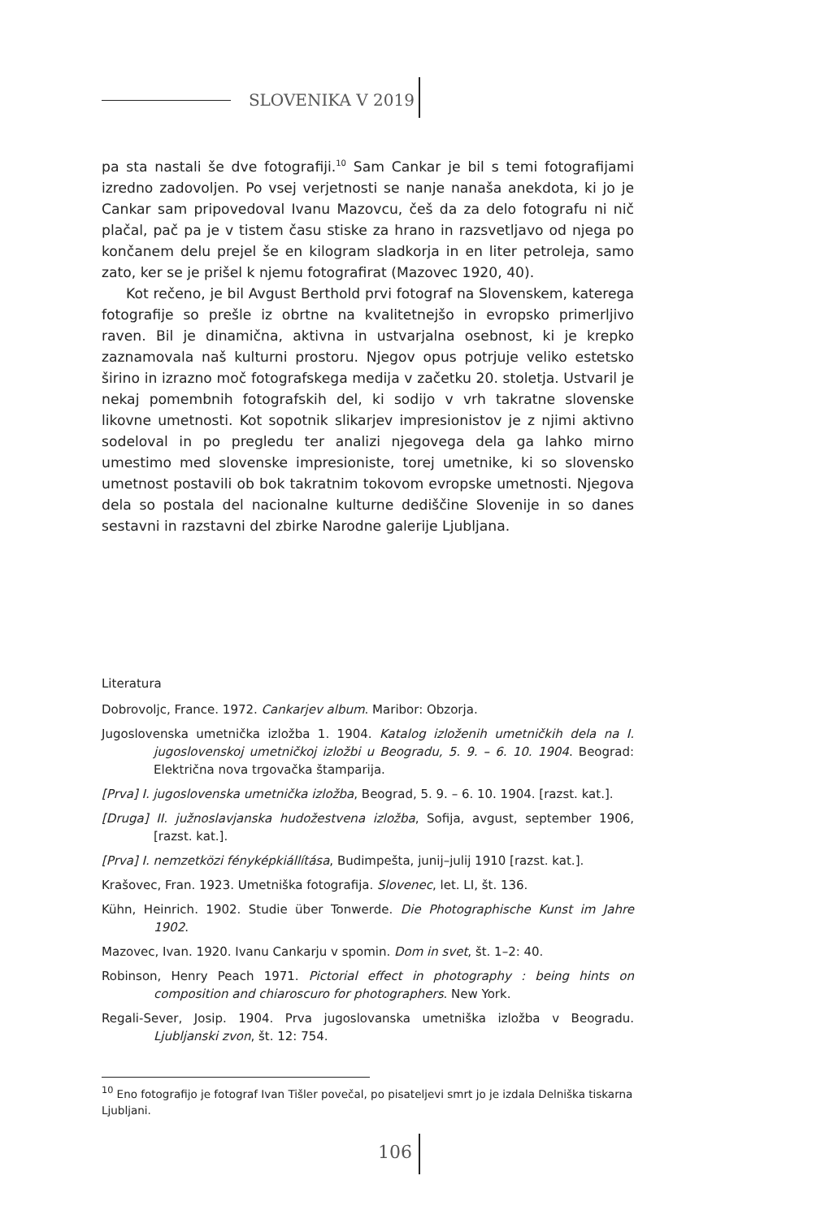SLOVENIKA V 2019
pa sta nastali še dve fotografiji.<sup>10</sup> Sam Cankar je bil s temi fotografijami izredno zadovoljen. Po vsej verjetnosti se nanje nanaša anekdota, ki jo je Cankar sam pripovedoval Ivanu Mazovcu, češ da za delo fotografu ni nič plačal, pač pa je v tistem času stiske za hrano in razsvetljavo od njega po končanem delu prejel še en kilogram sladkorja in en liter petroleja, samo zato, ker se je prišel k njemu fotografirat (Mazovec 1920, 40).
Kot rečeno, je bil Avgust Berthold prvi fotograf na Slovenskem, katerega fotografije so prešle iz obrtne na kvalitetnejšo in evropsko primerljivo raven. Bil je dinamična, aktivna in ustvarjalna osebnost, ki je krepko zaznamovala naš kulturni prostoru. Njegov opus potrjuje veliko estetsko širino in izrazno moč fotografskega medija v začetku 20. stoletja. Ustvaril je nekaj pomembnih fotografskih del, ki sodijo v vrh takratne slovenske likovne umetnosti. Kot sopotnik slikarjev impresionistov je z njimi aktivno sodeloval in po pregledu ter analizi njegovega dela ga lahko mirno umestimo med slovenske impresioniste, torej umetnike, ki so slovensko umetnost postavili ob bok takratnim tokovom evropske umetnosti. Njegova dela so postala del nacionalne kulturne dediščine Slovenije in so danes sestavni in razstavni del zbirke Narodne galerije Ljubljana.
Literatura
Dobrovoljc, France. 1972. Cankarjev album. Maribor: Obzorja.
Jugoslovenska umetnička izložba 1. 1904. Katalog izloženih umetničkih dela na I. jugoslovenskoj umetničkoj izložbi u Beogradu, 5. 9. – 6. 10. 1904. Beograd: Električna nova trgovačka štamparija.
[Prva] I. jugoslovenska umetnička izložba, Beograd, 5. 9. – 6. 10. 1904. [razst. kat.].
[Druga] II. južnoslavjanska hudožestvena izložba, Sofija, avgust, september 1906, [razst. kat.].
[Prva] I. nemzetközi fényképkiállítása, Budimpešta, junij–julij 1910 [razst. kat.].
Krašovec, Fran. 1923. Umetniška fotografija. Slovenec, let. LI, št. 136.
Kühn, Heinrich. 1902. Studie über Tonwerde. Die Photographische Kunst im Jahre 1902.
Mazovec, Ivan. 1920. Ivanu Cankarju v spomin. Dom in svet, št. 1–2: 40.
Robinson, Henry Peach 1971. Pictorial effect in photography : being hints on composition and chiaroscuro for photographers. New York.
Regali-Sever, Josip. 1904. Prva jugoslovanska umetniška izložba v Beogradu. Ljubljanski zvon, št. 12: 754.
<sup>10</sup> Eno fotografijo je fotograf Ivan Tišler povečal, po pisateljevi smrt jo je izdala Delniška tiskarna Ljubljani.
106